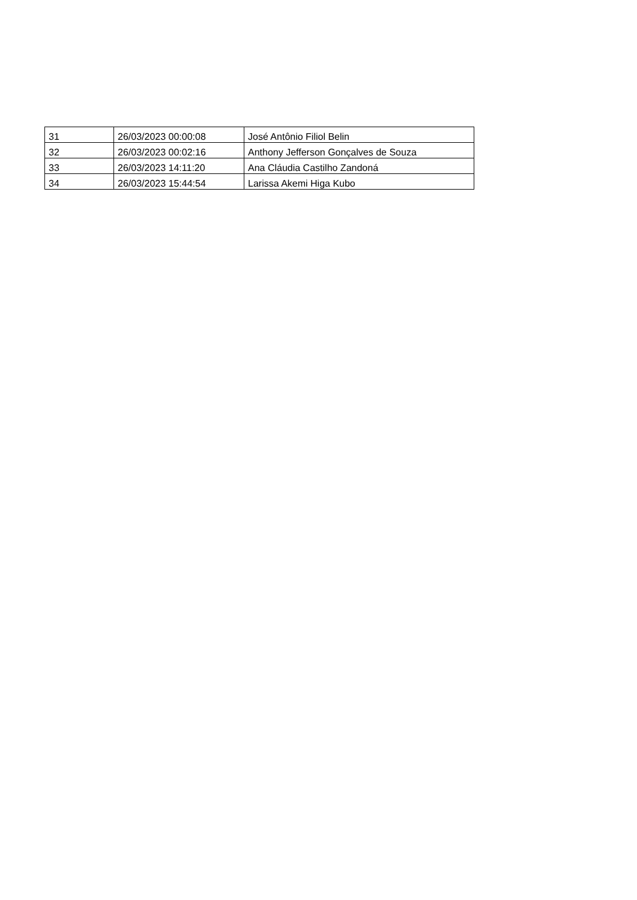| 31 | 26/03/2023 00:00:08 | José Antônio Filiol Belin |
| 32 | 26/03/2023 00:02:16 | Anthony Jefferson Gonçalves de Souza |
| 33 | 26/03/2023 14:11:20 | Ana Cláudia Castilho Zandoná |
| 34 | 26/03/2023 15:44:54 | Larissa Akemi Higa Kubo |